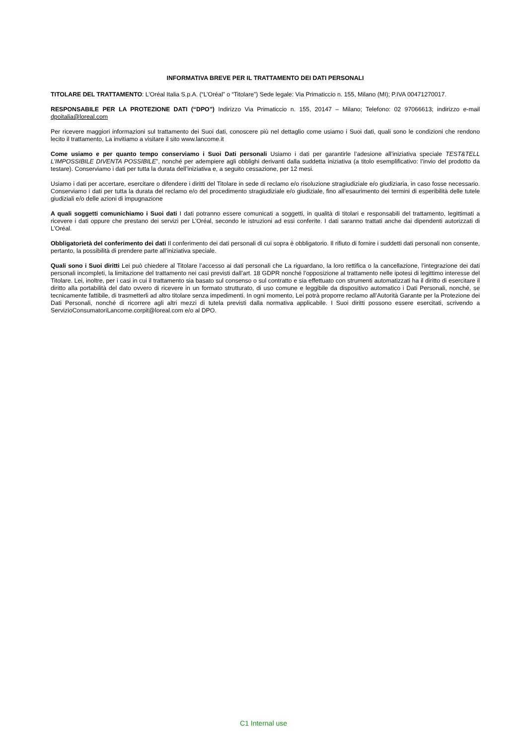INFORMATIVA BREVE PER IL TRATTAMENTO DEI DATI PERSONALI
TITOLARE DEL TRATTAMENTO: L’Oréal Italia S.p.A. (“L’Oréal” o “Titolare”) Sede legale: Via Primaticcio n. 155, Milano (MI); P.IVA 00471270017.
RESPONSABILE PER LA PROTEZIONE DATI (“DPO”) Indirizzo Via Primaticcio n. 155, 20147 – Milano; Telefono: 02 97066613; indirizzo e-mail dpoitalia@loreal.com
Per ricevere maggiori informazioni sul trattamento dei Suoi dati, conoscere più nel dettaglio come usiamo i Suoi dati, quali sono le condizioni che rendono lecito il trattamento, La invitiamo a visitare il sito www.lancome.it
Come usiamo e per quanto tempo conserviamo i Suoi Dati personali Usiamo i dati per garantirle l’adesione all’iniziativa speciale TEST&TELL L’IMPOSSIBILE DIVENTA POSSIBILE”, nonché per adempiere agli obblighi derivanti dalla suddetta iniziativa (a titolo esemplificativo: l’invio del prodotto da testare). Conserviamo i dati per tutta la durata dell’iniziativa e, a seguito cessazione, per 12 mesi.
Usiamo i dati per accertare, esercitare o difendere i diritti del Titolare in sede di reclamo e/o risoluzione stragiudiziale e/o giudiziaria, in caso fosse necessario. Conserviamo i dati per tutta la durata del reclamo e/o del procedimento stragiudiziale e/o giudiziale, fino all’esaurimento dei termini di esperibilità delle tutele giudiziali e/o delle azioni di impugnazione
A quali soggetti comunichiamo i Suoi dati I dati potranno essere comunicati a soggetti, in qualità di titolari e responsabili del trattamento, legittimati a ricevere i dati oppure che prestano dei servizi per L’Oréal, secondo le istruzioni ad essi conferite. I dati saranno trattati anche dai dipendenti autorizzati di L’Oréal.
Obbligatorietà del conferimento dei dati Il conferimento dei dati personali di cui sopra è obbligatorio. Il rifiuto di fornire i suddetti dati personali non consente, pertanto, la possibilità di prendere parte all’iniziativa speciale.
Quali sono i Suoi diritti Lei può chiedere al Titolare l’accesso ai dati personali che La riguardano, la loro rettifica o la cancellazione, l’integrazione dei dati personali incompleti, la limitazione del trattamento nei casi previsti dall’art. 18 GDPR nonché l’opposizione al trattamento nelle ipotesi di legittimo interesse del Titolare. Lei, inoltre, per i casi in cui il trattamento sia basato sul consenso o sul contratto e sia effettuato con strumenti automatizzati ha il diritto di esercitare il diritto alla portabilità del dato ovvero di ricevere in un formato strutturato, di uso comune e leggibile da dispositivo automatico i Dati Personali, nonché, se tecnicamente fattibile, di trasmetterli ad altro titolare senza impedimenti. In ogni momento, Lei potrà proporre reclamo all’Autorità Garante per la Protezione dei Dati Personali, nonché di ricorrere agli altri mezzi di tutela previsti dalla normativa applicabile. I Suoi diritti possono essere esercitati, scrivendo a ServizioConsumatoriLancome.corpit@loreal.com e/o al DPO.
C1 Internal use